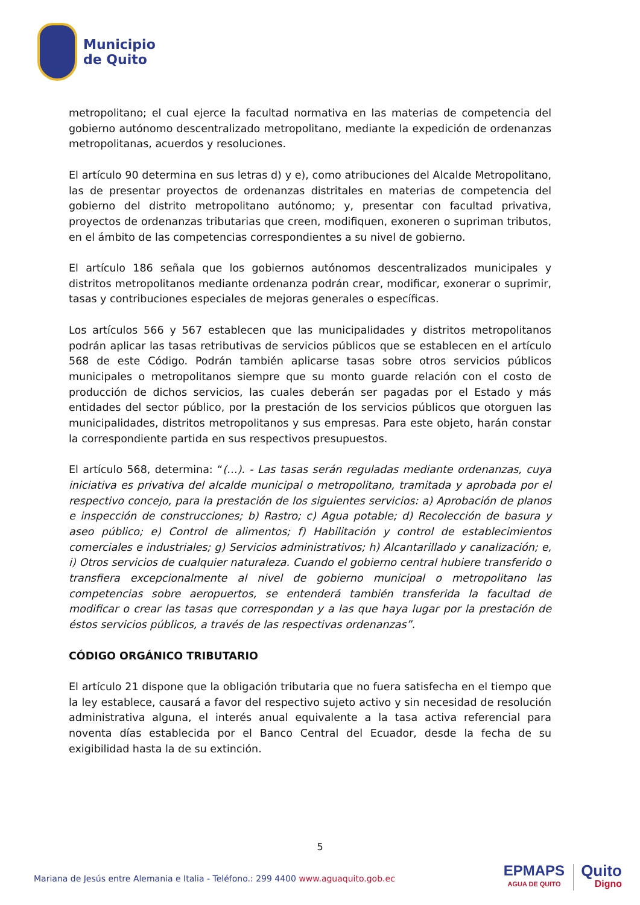Municipio
de Quito
metropolitano; el cual ejerce la facultad normativa en las materias de competencia del gobierno autónomo descentralizado metropolitano, mediante la expedición de ordenanzas metropolitanas, acuerdos y resoluciones.
El artículo 90 determina en sus letras d) y e), como atribuciones del Alcalde Metropolitano, las de presentar proyectos de ordenanzas distritales en materias de competencia del gobierno del distrito metropolitano autónomo; y, presentar con facultad privativa, proyectos de ordenanzas tributarias que creen, modifiquen, exoneren o supriman tributos, en el ámbito de las competencias correspondientes a su nivel de gobierno.
El artículo 186 señala que los gobiernos autónomos descentralizados municipales y distritos metropolitanos mediante ordenanza podrán crear, modificar, exonerar o suprimir, tasas y contribuciones especiales de mejoras generales o específicas.
Los artículos 566 y 567 establecen que las municipalidades y distritos metropolitanos podrán aplicar las tasas retributivas de servicios públicos que se establecen en el artículo 568 de este Código. Podrán también aplicarse tasas sobre otros servicios públicos municipales o metropolitanos siempre que su monto guarde relación con el costo de producción de dichos servicios, las cuales deberán ser pagadas por el Estado y más entidades del sector público, por la prestación de los servicios públicos que otorguen las municipalidades, distritos metropolitanos y sus empresas. Para este objeto, harán constar la correspondiente partida en sus respectivos presupuestos.
El artículo 568, determina: “(…). - Las tasas serán reguladas mediante ordenanzas, cuya iniciativa es privativa del alcalde municipal o metropolitano, tramitada y aprobada por el respectivo concejo, para la prestación de los siguientes servicios: a) Aprobación de planos e inspección de construcciones; b) Rastro; c) Agua potable; d) Recolección de basura y aseo público; e) Control de alimentos; f) Habilitación y control de establecimientos comerciales e industriales; g) Servicios administrativos; h) Alcantarillado y canalización; e, i) Otros servicios de cualquier naturaleza. Cuando el gobierno central hubiere transferido o transfiera excepcionalmente al nivel de gobierno municipal o metropolitano las competencias sobre aeropuertos, se entenderá también transferida la facultad de modificar o crear las tasas que correspondan y a las que haya lugar por la prestación de éstos servicios públicos, a través de las respectivas ordenanzas”.
CÓDIGO ORGÁNICO TRIBUTARIO
El artículo 21 dispone que la obligación tributaria que no fuera satisfecha en el tiempo que la ley establece, causará a favor del respectivo sujeto activo y sin necesidad de resolución administrativa alguna, el interés anual equivalente a la tasa activa referencial para noventa días establecida por el Banco Central del Ecuador, desde la fecha de su exigibilidad hasta la de su extinción.
5
Mariana de Jesús entre Alemania e Italia - Teléfono.: 299 4400 www.aguaquito.gob.ec
EPMAPS
AGUA DE QUITO
Quito
Digno